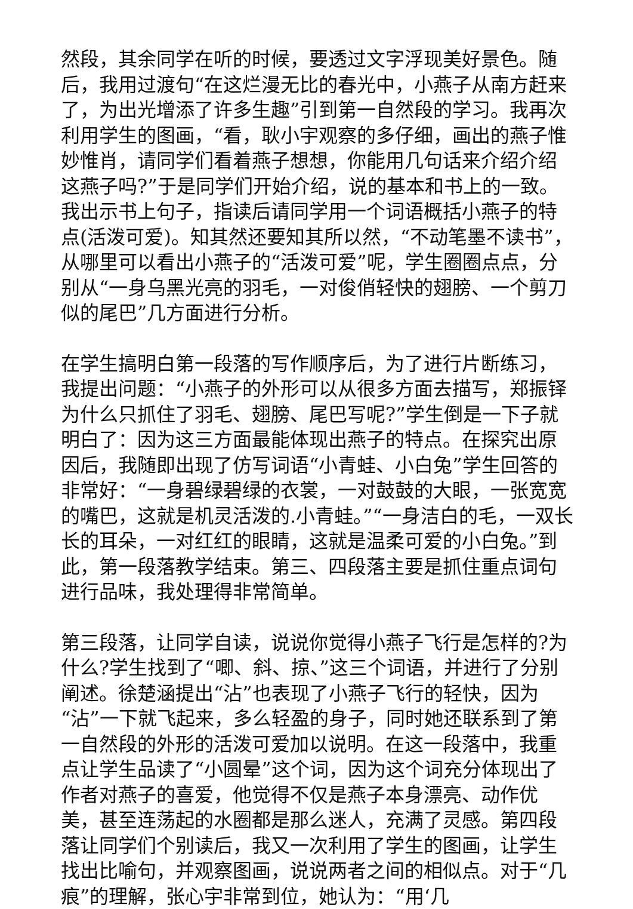然段，其余同学在听的时候，要透过文字浮现美好景色。随后，我用过渡句“在这烂漫无比的春光中，小燕子从南方赶来了，为出光增添了许多生趣”引到第一自然段的学习。我再次利用学生的图画，“看，耿小宇观察的多仔细，画出的燕子惟妙惟肖，请同学们看着燕子想想，你能用几句话来介绍介绍这燕子吗?”于是同学们开始介绍，说的基本和书上的一致。我出示书上句子，指读后请同学用一个词语概括小燕子的特点(活泼可爱)。知其然还要知其所以然，“不动笔墨不读书”，从哪里可以看出小燕子的“活泼可爱”呢，学生圈圈点点，分别从“一身乌黑光亮的羽毛，一对俊俏轻快的翅膀、一个剪刀似的尾巴”几方面进行分析。
在学生搞明白第一段落的写作顺序后，为了进行片断练习，我提出问题：“小燕子的外形可以从很多方面去描写，郑振铎为什么只抓住了羽毛、翅膀、尾巴写呢?”学生倒是一下子就明白了：因为这三方面最能体现出燕子的特点。在探究出原因后，我随即出现了仿写词语“小青蛙、小白兔”学生回答的非常好：“一身碧绿碧绿的衣裳，一对鼓鼓的大眼，一张宽宽的嘴巴，这就是机灵活泼的.小青蛙。”“一身洁白的毛，一双长长的耳朵，一对红红的眼睛，这就是温柔可爱的小白兔。”到此，第一段落教学结束。第三、四段落主要是抓住重点词句进行品味，我处理得非常简单。
第三段落，让同学自读，说说你觉得小燕子飞行是怎样的?为什么?学生找到了“唧、斜、掠、”这三个词语，并进行了分别阐述。徐楚涵提出“沾”也表现了小燕子飞行的轻快，因为“沾”一下就飞起来，多么轻盈的身子，同时她还联系到了第一自然段的外形的活泼可爱加以说明。在这一段落中，我重点让学生品读了“小圆晕”这个词，因为这个词充分体现出了作者对燕子的喜爱，他觉得不仅是燕子本身漂亮、动作优美，甚至连荡起的水圈都是那么迷人，充满了灵感。第四段落让同学们个别读后，我又一次利用了学生的图画，让学生找出比喻句，并观察图画，说说两者之间的相似点。对于“几痕”的理解，张心宇非常到位，她认为：“用‘几